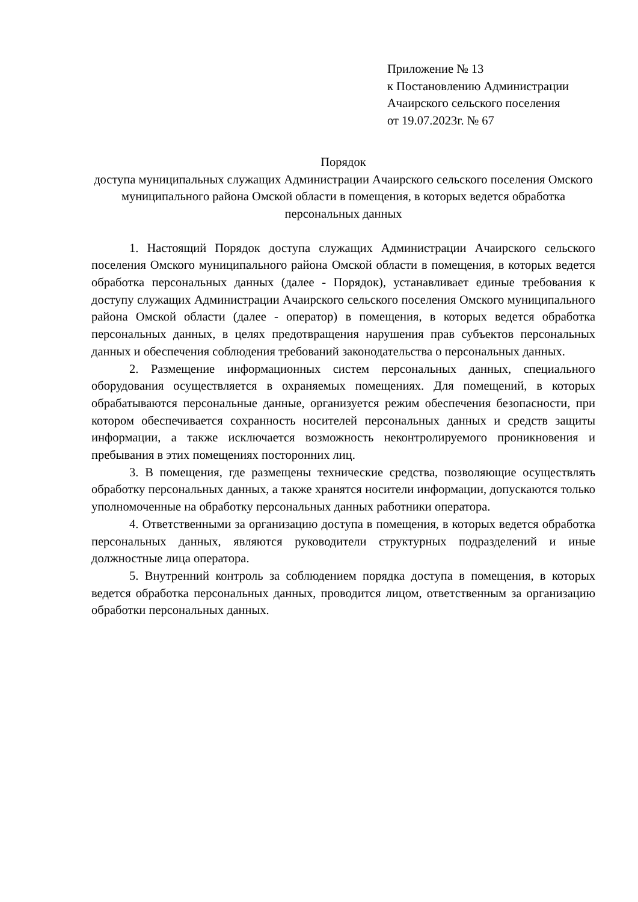Приложение № 13
к Постановлению Администрации
Ачаирского сельского поселения
от 19.07.2023г. № 67
Порядок
доступа муниципальных служащих Администрации Ачаирского сельского поселения Омского муниципального района Омской области в помещения, в которых ведется обработка персональных данных
1. Настоящий Порядок доступа служащих Администрации Ачаирского сельского поселения Омского муниципального района Омской области в помещения, в которых ведется обработка персональных данных (далее - Порядок), устанавливает единые требования к доступу служащих Администрации Ачаирского сельского поселения Омского муниципального района Омской области (далее - оператор) в помещения, в которых ведется обработка персональных данных, в целях предотвращения нарушения прав субъектов персональных данных и обеспечения соблюдения требований законодательства о персональных данных.
2. Размещение информационных систем персональных данных, специального оборудования осуществляется в охраняемых помещениях. Для помещений, в которых обрабатываются персональные данные, организуется режим обеспечения безопасности, при котором обеспечивается сохранность носителей персональных данных и средств защиты информации, а также исключается возможность неконтролируемого проникновения и пребывания в этих помещениях посторонних лиц.
3. В помещения, где размещены технические средства, позволяющие осуществлять обработку персональных данных, а также хранятся носители информации, допускаются только уполномоченные на обработку персональных данных работники оператора.
4. Ответственными за организацию доступа в помещения, в которых ведется обработка персональных данных, являются руководители структурных подразделений и иные должностные лица оператора.
5. Внутренний контроль за соблюдением порядка доступа в помещения, в которых ведется обработка персональных данных, проводится лицом, ответственным за организацию обработки персональных данных.